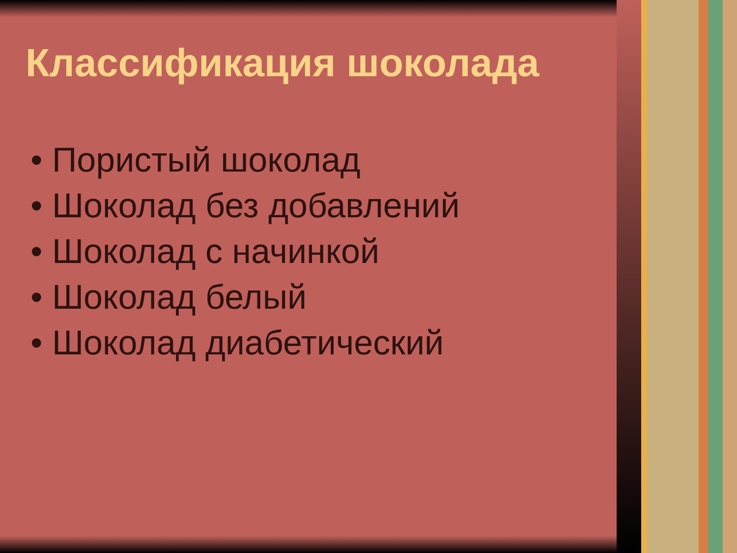Классификация шоколада
• Пористый шоколад
• Шоколад без добавлений
• Шоколад с начинкой
• Шоколад белый
• Шоколад диабетический